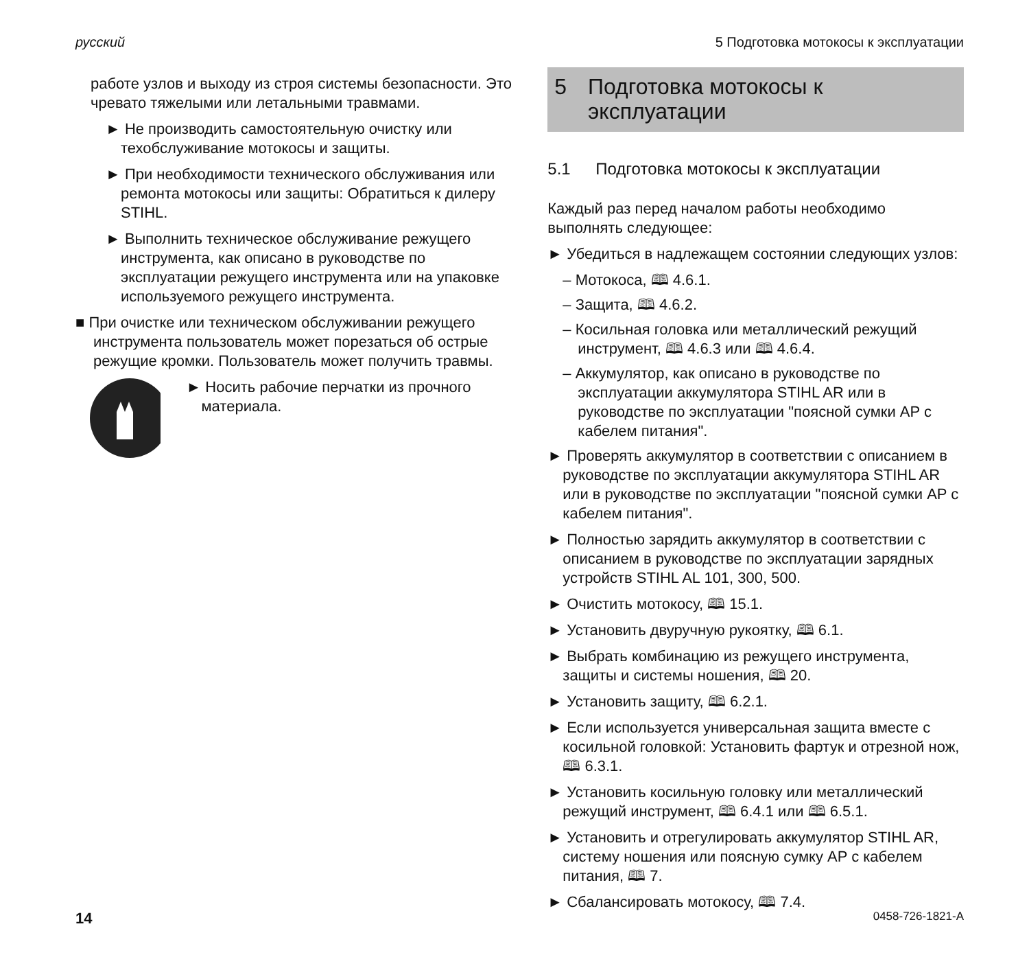русский 5 Подготовка мотокосы к эксплуатации
работе узлов и выходу из строя системы безопасности. Это чревато тяжелыми или летальными травмами.
► Не производить самостоятельную очистку или техобслуживание мотокосы и защиты.
► При необходимости технического обслуживания или ремонта мотокосы или защиты: Обратиться к дилеру STIHL.
► Выполнить техническое обслуживание режущего инструмента, как описано в руководстве по эксплуатации режущего инструмента или на упаковке используемого режущего инструмента.
■ При очистке или техническом обслуживании режущего инструмента пользователь может порезаться об острые режущие кромки. Пользователь может получить травмы.
► Носить рабочие перчатки из прочного материала.
5 Подготовка мотокосы к эксплуатации
5.1 Подготовка мотокосы к эксплуатации
Каждый раз перед началом работы необходимо выполнять следующее:
► Убедиться в надлежащем состоянии следующих узлов:
– Мотокоса, 🕮 4.6.1.
– Защита, 🕮 4.6.2.
– Косильная головка или металлический режущий инструмент, 🕮 4.6.3 или 🕮 4.6.4.
– Аккумулятор, как описано в руководстве по эксплуатации аккумулятора STIHL AR или в руководстве по эксплуатации "поясной сумки AP с кабелем питания".
► Проверять аккумулятор в соответствии с описанием в руководстве по эксплуатации аккумулятора STIHL AR или в руководстве по эксплуатации "поясной сумки AP с кабелем питания".
► Полностью зарядить аккумулятор в соответствии с описанием в руководстве по эксплуатации зарядных устройств STIHL AL 101, 300, 500.
► Очистить мотокосу, 🕮 15.1.
► Установить двуручную рукоятку, 🕮 6.1.
► Выбрать комбинацию из режущего инструмента, защиты и системы ношения, 🕮 20.
► Установить защиту, 🕮 6.2.1.
► Если используется универсальная защита вместе с косильной головкой: Установить фартук и отрезной нож, 🕮 6.3.1.
► Установить косильную головку или металлический режущий инструмент, 🕮 6.4.1 или 🕮 6.5.1.
► Установить и отрегулировать аккумулятор STIHL AR, систему ношения или поясную сумку AP с кабелем питания, 🕮 7.
► Сбалансировать мотокосу, 🕮 7.4.
14 0458-726-1821-A